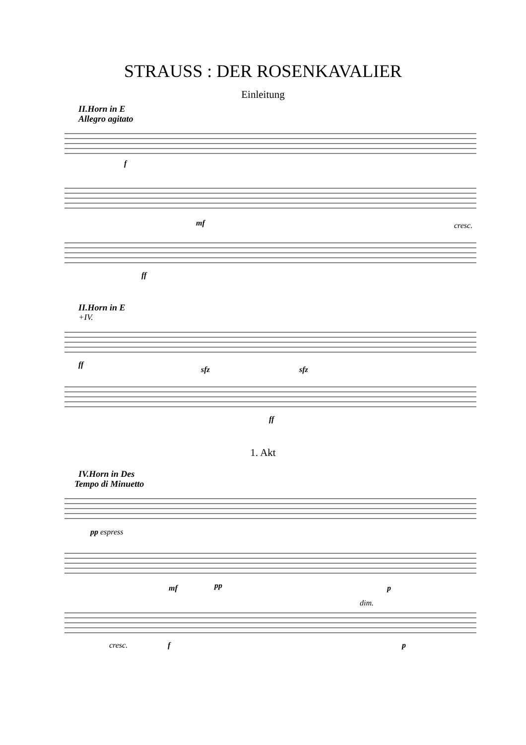STRAUSS : DER ROSENKAVALIER
Einleitung
II.Horn in E
Allegro agitato
f
mf
cresc.
ff
II.Horn in E
+IV.
ff
sfz
sfz
ff
1. Akt
IV.Horn in Des
Tempo di Minuetto
pp espress
mf
pp
p
dim.
cresc.
f
p